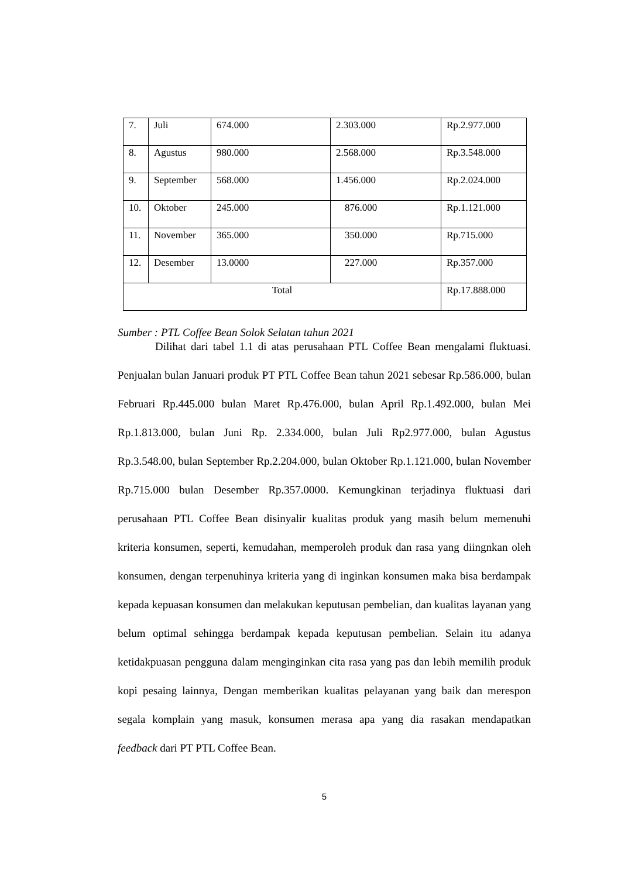| 7. | Juli | 674.000 | 2.303.000 | Rp.2.977.000 |
| 8. | Agustus | 980.000 | 2.568.000 | Rp.3.548.000 |
| 9. | September | 568.000 | 1.456.000 | Rp.2.024.000 |
| 10. | Oktober | 245.000 | 876.000 | Rp.1.121.000 |
| 11. | November | 365.000 | 350.000 | Rp.715.000 |
| 12. | Desember | 13.0000 | 227.000 | Rp.357.000 |
| Total | | | | Rp.17.888.000 |
Sumber : PTL Coffee Bean Solok Selatan tahun 2021
Dilihat dari tabel 1.1 di atas perusahaan PTL Coffee Bean mengalami fluktuasi. Penjualan bulan Januari produk PT PTL Coffee Bean tahun 2021 sebesar Rp.586.000, bulan Februari Rp.445.000 bulan Maret Rp.476.000, bulan April Rp.1.492.000, bulan Mei Rp.1.813.000, bulan Juni Rp. 2.334.000, bulan Juli Rp2.977.000, bulan Agustus Rp.3.548.00, bulan September Rp.2.204.000, bulan Oktober Rp.1.121.000, bulan November Rp.715.000 bulan Desember Rp.357.0000. Kemungkinan terjadinya fluktuasi dari perusahaan PTL Coffee Bean disinyalir kualitas produk yang masih belum memenuhi kriteria konsumen, seperti, kemudahan, memperoleh produk dan rasa yang diingnkan oleh konsumen, dengan terpenuhinya kriteria yang di inginkan konsumen maka bisa berdampak kepada kepuasan konsumen dan melakukan keputusan pembelian, dan kualitas layanan yang belum optimal sehingga berdampak kepada keputusan pembelian. Selain itu adanya ketidakpuasan pengguna dalam menginginkan cita rasa yang pas dan lebih memilih produk kopi pesaing lainnya, Dengan memberikan kualitas pelayanan yang baik dan merespon segala komplain yang masuk, konsumen merasa apa yang dia rasakan mendapatkan feedback dari PT PTL Coffee Bean.
5